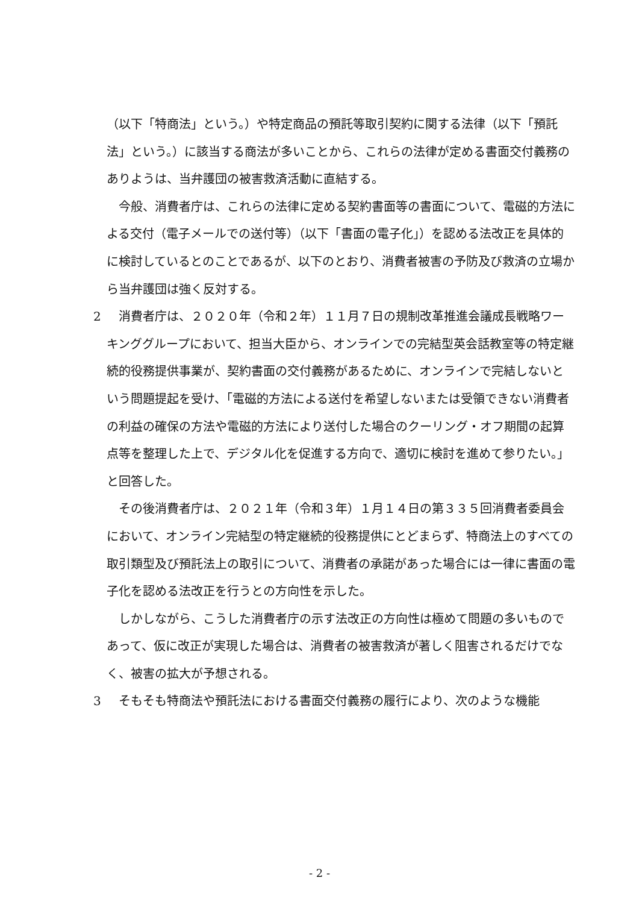（以下「特商法」という。）や特定商品の預託等取引契約に関する法律（以下「預託法」という。）に該当する商法が多いことから、これらの法律が定める書面交付義務のありようは、当弁護団の被害救済活動に直結する。
今般、消費者庁は、これらの法律に定める契約書面等の書面について、電磁的方法による交付（電子メールでの送付等）（以下「書面の電子化」）を認める法改正を具体的に検討しているとのことであるが、以下のとおり、消費者被害の予防及び救済の立場から当弁護団は強く反対する。
2 　消費者庁は、２０２０年（令和２年）１１月７日の規制改革推進会議成長戦略ワーキンググループにおいて、担当大臣から、オンラインでの完結型英会話教室等の特定継続的役務提供事業が、契約書面の交付義務があるために、オンラインで完結しないという問題提起を受け、「電磁的方法による送付を希望しないまたは受領できない消費者の利益の確保の方法や電磁的方法により送付した場合のクーリング・オフ期間の起算点等を整理した上で、デジタル化を促進する方向で、適切に検討を進めて参りたい。」と回答した。
その後消費者庁は、２０２１年（令和３年）１月１４日の第３３５回消費者委員会において、オンライン完結型の特定継続的役務提供にとどまらず、特商法上のすべての取引類型及び預託法上の取引について、消費者の承諾があった場合には一律に書面の電子化を認める法改正を行うとの方向性を示した。
しかしながら、こうした消費者庁の示す法改正の方向性は極めて問題の多いものであって、仮に改正が実現した場合は、消費者の被害救済が著しく阻害されるだけでなく、被害の拡大が予想される。
3 　そもそも特商法や預託法における書面交付義務の履行により、次のような機能
- 2 -